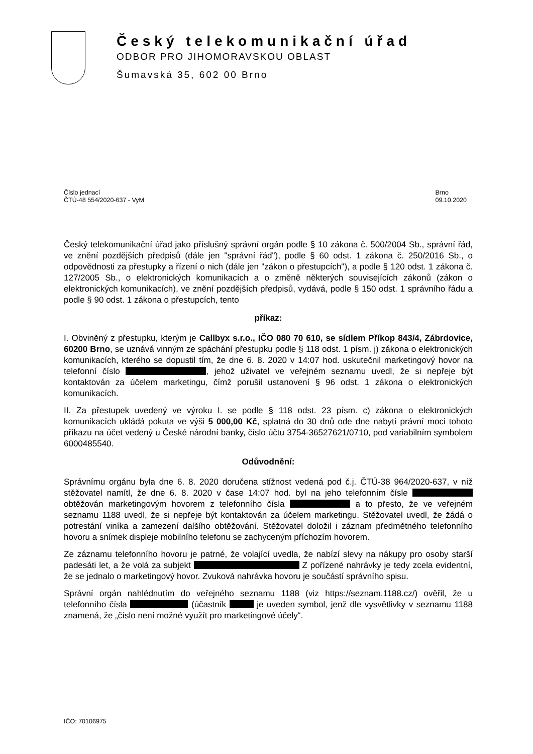Český telekomunikační úřad
ODBOR PRO JIHOMORAVSKOU OBLAST
Šumavská 35, 602 00 Brno
Číslo jednací
ČTÚ-48 554/2020-637 - VyM
Brno
09.10.2020
Český telekomunikační úřad jako příslušný správní orgán podle § 10 zákona č. 500/2004 Sb., správní řád, ve znění pozdějších předpisů (dále jen "správní řád"), podle § 60 odst. 1 zákona č. 250/2016 Sb., o odpovědnosti za přestupky a řízení o nich (dále jen "zákon o přestupcích"), a podle § 120 odst. 1 zákona č. 127/2005 Sb., o elektronických komunikacích a o změně některých souvisejících zákonů (zákon o elektronických komunikacích), ve znění pozdějších předpisů, vydává, podle § 150 odst. 1 správního řádu a podle § 90 odst. 1 zákona o přestupcích, tento
příkaz:
I. Obviněný z přestupku, kterým je Callbyx s.r.o., IČO 080 70 610, se sídlem Příkop 843/4, Zábrdovice, 60200 Brno, se uznává vinným ze spáchání přestupku podle § 118 odst. 1 písm. j) zákona o elektronických komunikacích, kterého se dopustil tím, že dne 6. 8. 2020 v 14:07 hod. uskutečnil marketingový hovor na telefonní číslo , jehož uživatel ve veřejném seznamu uvedl, že si nepřeje být kontaktován za účelem marketingu, čímž porušil ustanovení § 96 odst. 1 zákona o elektronických komunikacích.
II. Za přestupek uvedený ve výroku I. se podle § 118 odst. 23 písm. c) zákona o elektronických komunikacích ukládá pokuta ve výši 5 000,00 Kč, splatná do 30 dnů ode dne nabytí právní moci tohoto příkazu na účet vedený u České národní banky, číslo účtu 3754-36527621/0710, pod variabilním symbolem 6000485540.
Odůvodnění:
Správnímu orgánu byla dne 6. 8. 2020 doručena stížnost vedená pod č.j. ČTÚ-38 964/2020-637, v níž stěžovatel namítl, že dne 6. 8. 2020 v čase 14:07 hod. byl na jeho telefonním čísle obtěžován marketingovým hovorem z telefonního čísla a to přesto, že ve veřejném seznamu 1188 uvedl, že si nepřeje být kontaktován za účelem marketingu. Stěžovatel uvedl, že žádá o potrestání viníka a zamezení dalšího obtěžování. Stěžovatel doložil i záznam předmětného telefonního hovoru a snímek displeje mobilního telefonu se zachyceným příchozím hovorem.
Ze záznamu telefonního hovoru je patrné, že volající uvedla, že nabízí slevy na nákupy pro osoby starší padesáti let, a že volá za subjekt Z pořízené nahrávky je tedy zcela evidentní, že se jednalo o marketingový hovor. Zvuková nahrávka hovoru je součástí správního spisu.
Správní orgán nahlédnutím do veřejného seznamu 1188 (viz https://seznam.1188.cz/) ověřil, že u telefonního čísla (účastník je uveden symbol, jenž dle vysvětlivky v seznamu 1188 znamená, že „číslo není možné využít pro marketingové účely“.
IČO: 70106975